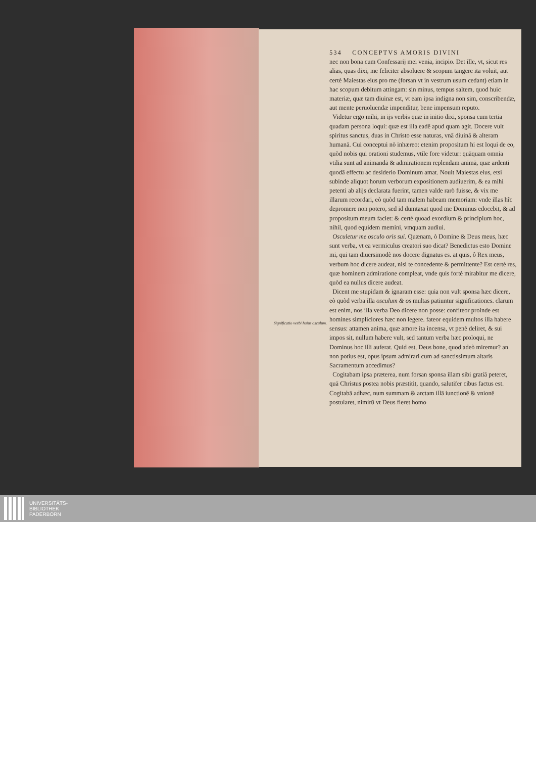534 CONCEPTVS AMORIS DIVINI
Significatio verbi huius osculum.
nec non bona cum Confessarij mei venia, incipio. Det ille, vt, sicut res alias, quas dixi, me feliciter absoluere & scopum tangere ita voluit, aut certè Maiestas eius pro me (forsan vt in vestrum usum cedant) etiam in hac scopum debitum attingam: sin minus, tempus saltem, quod huic materiæ, quæ tam diuinæ est, vt eam ipsa indigna non sim, conscribendæ, aut mente peruoluendæ impenditur, bene impensum reputo.
Videtur ergo mihi, in ijs verbis quæ in initio dixi, sponsa cum tertia quadam persona loqui: quæ est illa eadē apud quam agit. Docere vult spiritus sanctus, duas in Christo esse naturas, vnā diuinā & alteram humanā. Cui conceptui nō inhæreo: etenim propositum hi est loqui de eo, quòd nobis qui orationi studemus, vtile fore videtur: quāquam omnia vtilia sunt ad animandā & admirationem replendam animā, quæ ardenti quodā effectu ac desiderio Dominum amat. Nouit Maiestas eius, etsi subinde aliquot horum verborum expositionem audiuerim, & ea mihi petenti ab alijs declarata fuerint, tamen valde rarò fuisse, & vix me illarum recordari, eò quòd tam malem habeam memoriam: vnde illas hîc depromere non potero, sed id dumtaxat quod me Dominus edocebit, & ad propositum meum faciet: & certè quoad exordium & principium hoc, nihil, quod equidem memini, vmquam audiui.
Osculetur me osculo oris sui. Quænam, ò Domine & Deus meus, hæc sunt verba, vt ea vermiculus creatori suo dicat? Benedictus esto Domine mi, qui tam diuersimodè nos docere dignatus es. at quis, ô Rex meus, verbum hoc dicere audeat, nisi te concedente & permittente? Est certè res, quæ hominem admiratione compleat, vnde quis fortè mirabitur me dicere, quòd ea nullus dicere audeat.
Dicent me stupidam & ignaram esse: quia non vult sponsa hæc dicere, eò quòd verba illa osculum & os multas patiuntur significationes. clarum est enim, nos illa verba Deo dicere non posse: confiteor proinde est homines simpliciores hæc non legere. fateor equidem multos illa habere sensus: attamen anima, quæ amore ita incensa, vt penè deliret, & sui impos sit, nullum habere vult, sed tantum verba hæc proloqui, ne Dominus hoc illi auferat. Quid est, Deus bone, quod adeò miremur? an non potius est, opus ipsum admirari cum ad sanctissimum altaris Sacramentum accedimus?
Cogitabam ipsa præterea, num forsan sponsa illam sibi gratiā peteret, quā Christus postea nobis præstitit, quando, salutifer cibus factus est. Cogitabā adhæc, num summam & arctam illā iunctionē & vnionē postularet, nimirū vt Deus fieret homo
UNIVERSITÄTS-
BIBLIOTHEK
PADERBORN